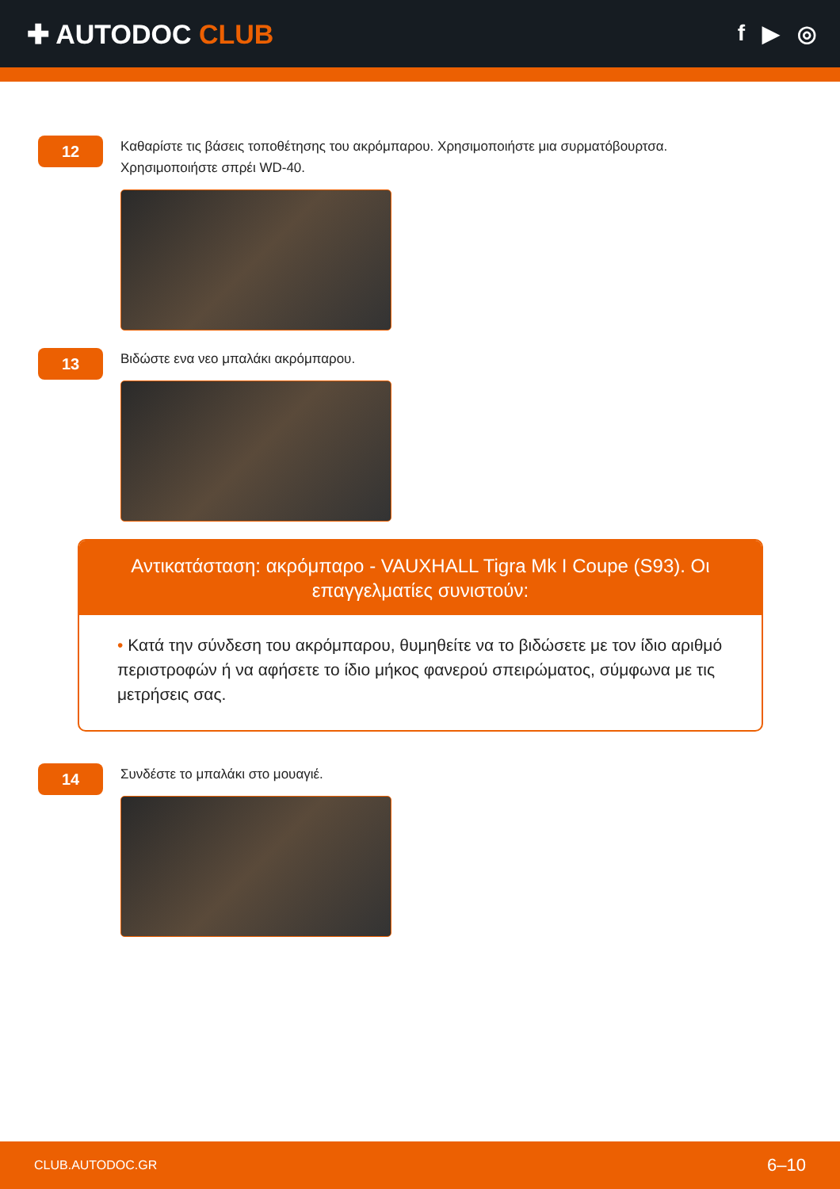✚ AUTODOC CLUB
f ▶ ◎
12
Καθαρίστε τις βάσεις τοποθέτησης του ακρόμπαρου. Χρησιμοποιήστε μια συρματόβουρτσα.
Χρησιμοποιήστε σπρέι WD-40.
13
Βιδώστε ενα νεο μπαλάκι ακρόμπαρου.
Αντικατάσταση: ακρόμπαρο - VAUXHALL Tigra Mk I Coupe (S93). Οι επαγγελματίες συνιστούν:
• Κατά την σύνδεση του ακρόμπαρου, θυμηθείτε να το βιδώσετε με τον ίδιο αριθμό περιστροφών ή να αφήσετε το ίδιο μήκος φανερού σπειρώματος, σύμφωνα με τις μετρήσεις σας.
14
Συνδέστε το μπαλάκι στο μουαγιέ.
CLUB.AUTODOC.GR 6–10